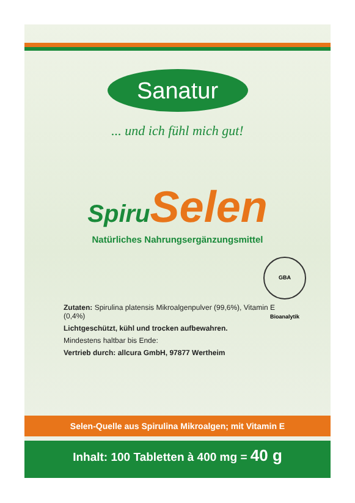Sanatur
... und ich fühl mich gut!
Spiru Selen
Natürliches Nahrungsergänzungsmittel
GBA Bioanalytik
Zutaten: Spirulina platensis Mikroalgenpulver (99,6%), Vitamin E (0,4%)
Lichtgeschützt, kühl und trocken aufbewahren.
Mindestens haltbar bis Ende:
Vertrieb durch: allcura GmbH, 97877 Wertheim
Selen-Quelle aus Spirulina Mikroalgen; mit Vitamin E
Inhalt: 100 Tabletten à 400 mg = 40 g